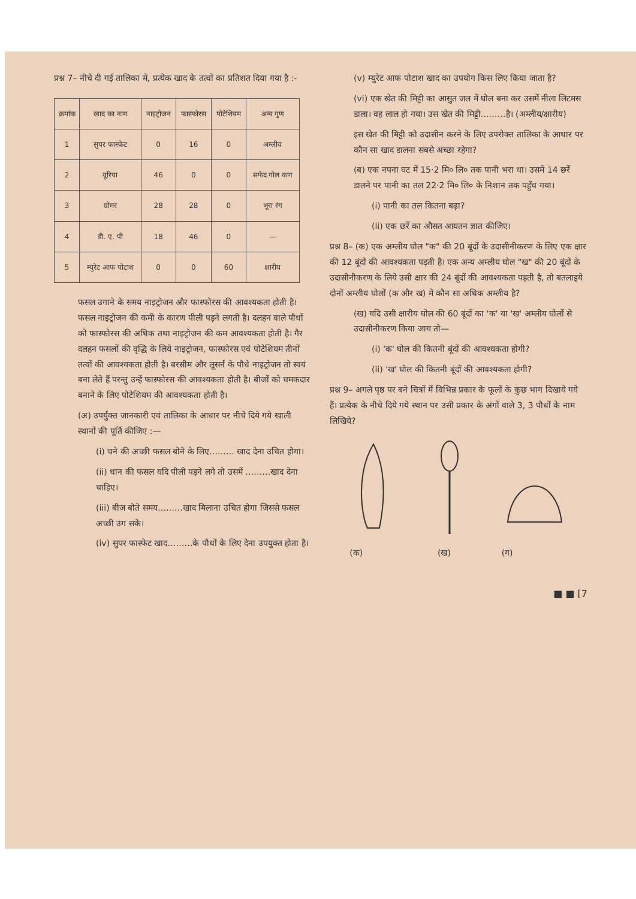प्रश्न 7– नीचे दी गई तालिका में, प्रत्येक खाद के तत्वों का प्रतिशत दिया गया है :-
| क्रमांक | खाद का नाम | नाइट्रोजन | फास्फोरस | पोटेशियम | अन्य गुण |
| --- | --- | --- | --- | --- | --- |
| 1 | सुपर फास्फेट | 0 | 16 | 0 | अम्लीय |
| 2 | यूरिया | 46 | 0 | 0 | सफेद गोल कण |
| 3 | ग्रोमर | 28 | 28 | 0 | भूरा रंग |
| 4 | डी. ए. पी | 18 | 46 | 0 | — |
| 5 | म्युरेट आफ पोटाश | 0 | 0 | 60 | क्षारीय |
फसल उगाने के समय नाइट्रोजन और फास्फोरस की आवश्यकता होती है। फसल नाइट्रोजन की कमी के कारण पीली पड़ने लगती है। दलहन वाले पौधों को फास्फोरस की अधिक तथा नाइट्रोजन की कम आवश्यकता होती है। गैर दलहन फसलों की वृद्धि के लिये नाइट्रोजन, फास्फोरस एवं पोटेशियम तीनों तत्वों की आवश्यकता होती है। बरसीम और लूसर्न के पौधे नाइट्रोजन तो स्वयं बना लेते हैं परन्तु उन्हें फास्फोरस की आवश्यकता होती है। बीजों को चमकदार बनाने के लिए पोटेशियम की आवश्यकता होती है।
(अ) उपर्युक्त जानकारी एवं तालिका के आधार पर नीचे दिये गये खाली स्थानों की पूर्ति कीजिए :—
(i) चने की अच्छी फसल बोने के लिए……… खाद देना उचित होगा।
(ii) धान की फसल यदि पीली पड़ने लगे तो उसमें ………खाद देना चाहिए।
(iii) बीज बोते समय………खाद मिलाना उचित होगा जिससे फसल अच्छी उग सके।
(iv) सुपर फास्फेट खाद………के पौधों के लिए देना उपयुक्त होता है।
(v) म्युरेट आफ पोटाश खाद का उपयोग किस लिए किया जाता है?
(vi) एक खेत की मिट्टी का आसुत जल में घोल बना कर उसमें नीला लिटमस डाला। वह लाल हो गया। उस खेत की मिट्टी………है। (अम्लीय/क्षारीय)
इस खेत की मिट्टी को उदासीन करने के लिए उपरोक्त तालिका के आधार पर कौन सा खाद डालना सबसे अच्छा रहेगा?
(ब) एक नपना घट में 15·2 मि० लि० तक पानी भरा था। उसमें 14 छर्रे डालने पर पानी का तल 22·2 मि० लि० के निशान तक पहुँच गया।
(i) पानी का तल कितना बढ़ा?
(ii) एक छर्रे का औसत आयतन ज्ञात कीजिए।
प्रश्न 8– (क) एक अम्लीय घोल "क" की 20 बूंदों के उदासीनीकरण के लिए एक क्षार की 12 बूंदों की आवश्यकता पड़ती है। एक अन्य अम्लीय घोल "ख" की 20 बूंदों के उदासीनीकरण के लिये उसी क्षार की 24 बूंदों की आवश्यकता पड़ती है, तो बतलाइये दोनों अम्लीय घोलों (क और ख) में कौन सा अधिक अम्लीय है?
(ख) यदि उसी क्षारीय घोल की 60 बूंदों का 'क' या 'ख' अम्लीय घोलों से उदासीनीकरण किया जाय तो—
(i) 'क' घोल की कितनी बूंदों की आवश्यकता होगी?
(ii) 'ख' घोल की कितनी बूंदों की आवश्यकता होगी?
प्रश्न 9– अगले पृष्ठ पर बने चित्रों में विभिन्न प्रकार के फूलों के कुछ भाग दिखाये गये हैं। प्रत्येक के नीचे दिये गये स्थान पर उसी प्रकार के अंगों वाले 3, 3 पौधों के नाम लिखिये?
(क)
(ख)
(ग)
■ ■ [7